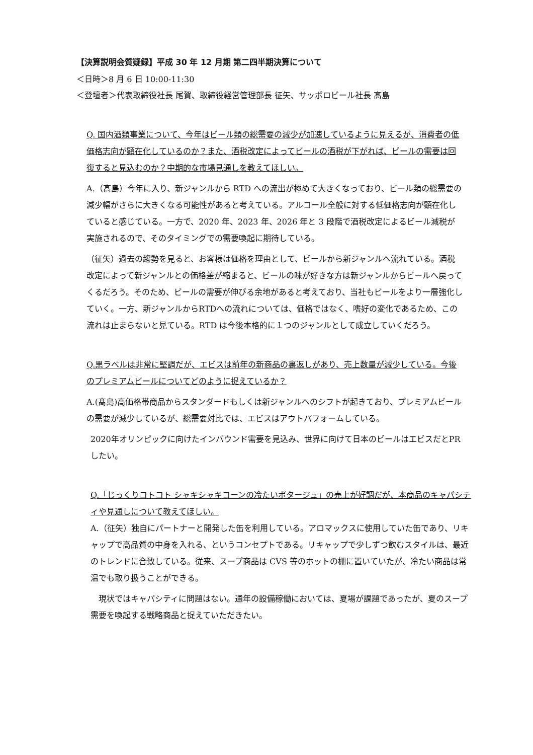【決算説明会質疑録】平成 30 年 12 月期 第二四半期決算について
＜日時＞8 月 6 日 10:00-11:30
＜登壇者＞代表取締役社長 尾賀、取締役経営管理部長 征矢、サッポロビール社長 髙島
Q. 国内酒類事業について、今年はビール類の総需要の減少が加速しているように見えるが、消費者の低価格志向が顕在化しているのか？また、酒税改定によってビールの酒税が下がれば、ビールの需要は回復すると見込むのか？中期的な市場見通しを教えてほしい。
A.（髙島）今年に入り、新ジャンルから RTD への流出が極めて大きくなっており、ビール類の総需要の減少幅がさらに大きくなる可能性があると考えている。アルコール全般に対する低価格志向が顕在化していると感じている。一方で、2020 年、2023 年、2026 年と 3 段階で酒税改定によるビール減税が実施されるので、そのタイミングでの需要喚起に期待している。
（征矢）過去の趨勢を見ると、お客様は価格を理由として、ビールから新ジャンルへ流れている。酒税改定によって新ジャンルとの価格差が縮まると、ビールの味が好きな方は新ジャンルからビールへ戻ってくるだろう。そのため、ビールの需要が伸びる余地があると考えており、当社もビールをより一層強化していく。一方、新ジャンルからRTDへの流れについては、価格ではなく、嗜好の変化であるため、この流れは止まらないと見ている。RTD は今後本格的に１つのジャンルとして成立していくだろう。
Q.黒ラベルは非常に堅調だが、エビスは前年の新商品の裏返しがあり、売上数量が減少している。今後のプレミアムビールについてどのように捉えているか？
A.(髙島)高価格帯商品からスタンダードもしくは新ジャンルへのシフトが起きており、プレミアムビールの需要が減少しているが、総需要対比では、エビスはアウトパフォームしている。
2020年オリンピックに向けたインバウンド需要を見込み、世界に向けて日本のビールはエビスだとPRしたい。
Q.「じっくりコトコト シャキシャキコーンの冷たいポタージュ」の売上が好調だが、本商品のキャパシティや見通しについて教えてほしい。
A.（征矢）独自にパートナーと開発した缶を利用している。アロマックスに使用していた缶であり、リキャップで高品質の中身を入れる、というコンセプトである。リキャップで少しずつ飲むスタイルは、最近のトレンドに合致している。従来、スープ商品は CVS 等のホットの棚に置いていたが、冷たい商品は常温でも取り扱うことができる。
　現状ではキャパシティに問題はない。通年の設備稼働においては、夏場が課題であったが、夏のスープ需要を喚起する戦略商品と捉えていただきたい。